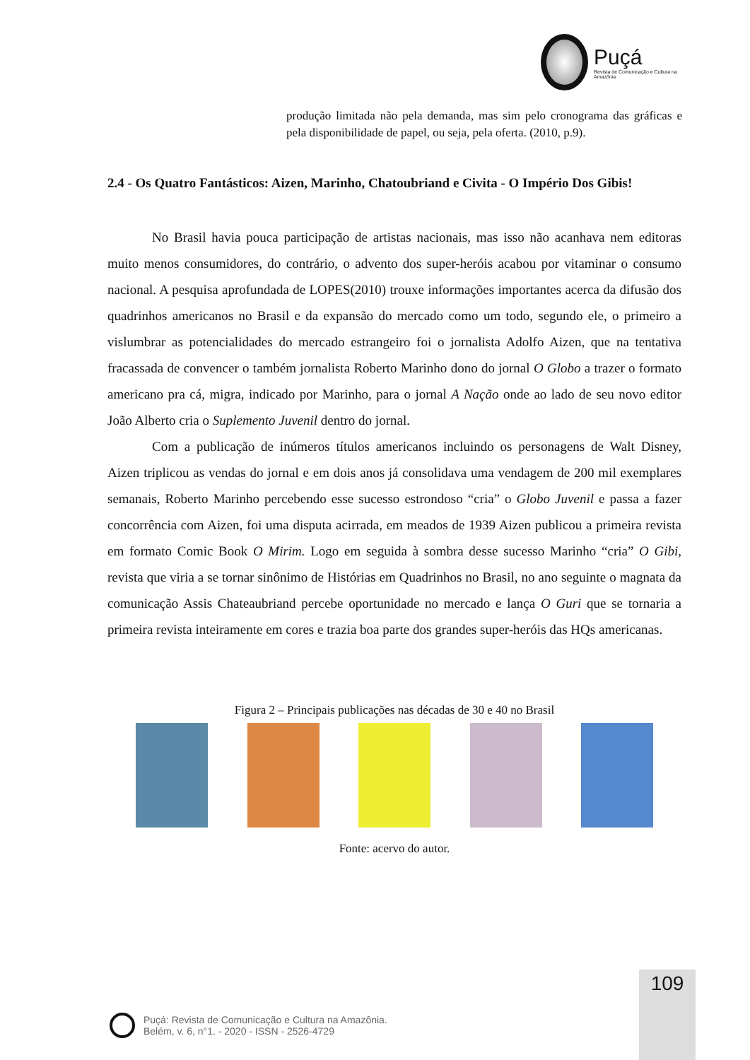Puçá
Revista de Comunicação e Cultura na Amazônia
produção limitada não pela demanda, mas sim pelo cronograma das gráficas e pela disponibilidade de papel, ou seja, pela oferta. (2010, p.9).
2.4 - Os Quatro Fantásticos: Aizen, Marinho, Chatoubriand e Civita - O Império Dos Gibis!
No Brasil havia pouca participação de artistas nacionais, mas isso não acanhava nem editoras muito menos consumidores, do contrário, o advento dos super-heróis acabou por vitaminar o consumo nacional. A pesquisa aprofundada de LOPES(2010) trouxe informações importantes acerca da difusão dos quadrinhos americanos no Brasil e da expansão do mercado como um todo, segundo ele, o primeiro a vislumbrar as potencialidades do mercado estrangeiro foi o jornalista Adolfo Aizen, que na tentativa fracassada de convencer o também jornalista Roberto Marinho dono do jornal O Globo a trazer o formato americano pra cá, migra, indicado por Marinho, para o jornal A Nação onde ao lado de seu novo editor João Alberto cria o Suplemento Juvenil dentro do jornal.
Com a publicação de inúmeros títulos americanos incluindo os personagens de Walt Disney, Aizen triplicou as vendas do jornal e em dois anos já consolidava uma vendagem de 200 mil exemplares semanais, Roberto Marinho percebendo esse sucesso estrondoso “cria” o Globo Juvenil e passa a fazer concorrência com Aizen, foi uma disputa acirrada, em meados de 1939 Aizen publicou a primeira revista em formato Comic Book O Mirim. Logo em seguida à sombra desse sucesso Marinho “cria” O Gibi, revista que viria a se tornar sinônimo de Histórias em Quadrinhos no Brasil, no ano seguinte o magnata da comunicação Assis Chateaubriand percebe oportunidade no mercado e lança O Guri que se tornaria a primeira revista inteiramente em cores e trazia boa parte dos grandes super-heróis das HQs americanas.
Figura 2 – Principais publicações nas décadas de 30 e 40 no Brasil
Fonte: acervo do autor.
109
Puçá: Revista de Comunicação e Cultura na Amazônia.
Belém, v. 6, n°1. - 2020 - ISSN - 2526-4729